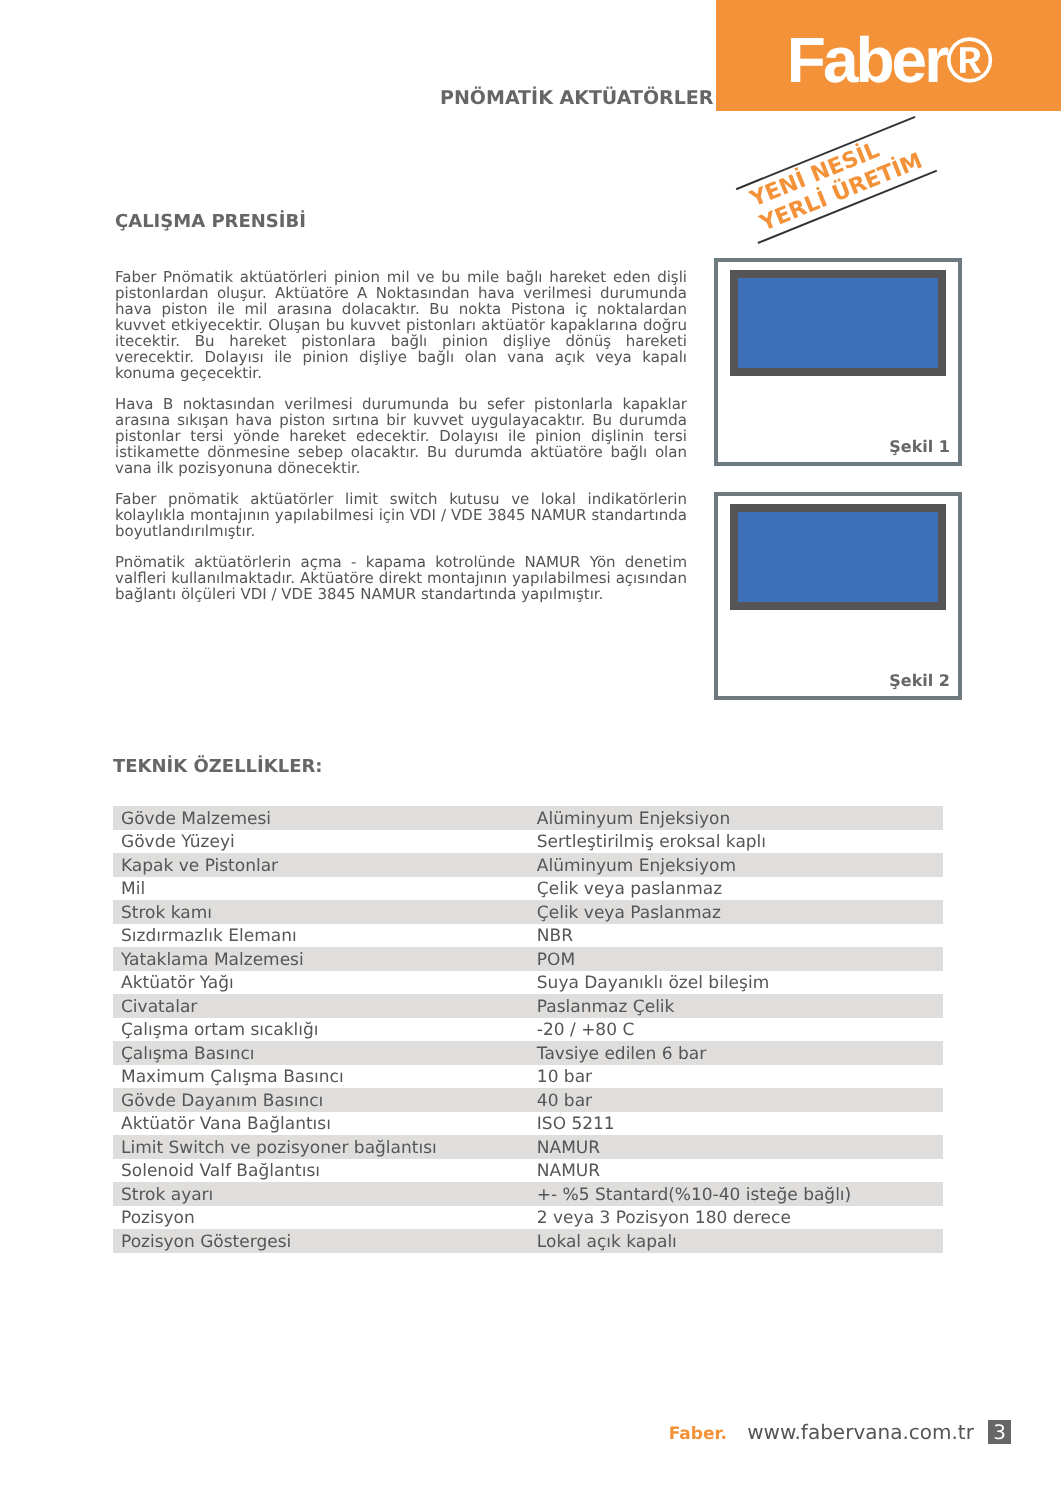Faber®
PNÖMATİK AKTÜATÖRLER
YENİ NESİL
YERLİ ÜRETİM
ÇALIŞMA PRENSİBİ
Faber Pnömatik aktüatörleri pinion mil ve bu mile bağlı hareket eden dişli pistonlardan oluşur. Aktüatöre A Noktasından hava verilmesi durumunda hava piston ile mil arasına dolacaktır. Bu nokta Pistona iç noktalardan kuvvet etkiyecektir. Oluşan bu kuvvet pistonları aktüatör kapaklarına doğru itecektir. Bu hareket pistonlara bağlı pinion dişliye dönüş hareketi verecektir. Dolayısı ile pinion dişliye bağlı olan vana açık veya kapalı konuma geçecektir.
Hava B noktasından verilmesi durumunda bu sefer pistonlarla kapaklar arasına sıkışan hava piston sırtına bir kuvvet uygulayacaktır. Bu durumda pistonlar tersi yönde hareket edecektir. Dolayısı ile pinion dişlinin tersi istikamette dönmesine sebep olacaktır. Bu durumda aktüatöre bağlı olan vana ilk pozisyonuna dönecektir.
Faber pnömatik aktüatörler limit switch kutusu ve lokal indikatörlerin kolaylıkla montajının yapılabilmesi için VDI / VDE 3845 NAMUR standartında boyutlandırılmıştır.
Pnömatik aktüatörlerin açma - kapama kotrolünde NAMUR Yön denetim valfleri kullanılmaktadır. Aktüatöre direkt montajının yapılabilmesi açısından bağlantı ölçüleri VDI / VDE 3845 NAMUR standartında yapılmıştır.
Şekil 1
Şekil 2
TEKNİK ÖZELLİKLER:
| Gövde Malzemesi | Alüminyum Enjeksiyon |
| Gövde Yüzeyi | Sertleştirilmiş eroksal kaplı |
| Kapak ve Pistonlar | Alüminyum Enjeksiyom |
| Mil | Çelik veya paslanmaz |
| Strok kamı | Çelik veya Paslanmaz |
| Sızdırmazlık Elemanı | NBR |
| Yataklama Malzemesi | POM |
| Aktüatör Yağı | Suya Dayanıklı özel bileşim |
| Civatalar | Paslanmaz Çelik |
| Çalışma ortam sıcaklığı | -20 / +80 C |
| Çalışma Basıncı | Tavsiye edilen 6 bar |
| Maximum Çalışma Basıncı | 10 bar |
| Gövde Dayanım Basıncı | 40 bar |
| Aktüatör Vana Bağlantısı | ISO 5211 |
| Limit Switch ve pozisyoner bağlantısı | NAMUR |
| Solenoid Valf Bağlantısı | NAMUR |
| Strok ayarı | +- %5 Stantard(%10-40 isteğe bağlı) |
| Pozisyon | 2 veya 3 Pozisyon 180 derece |
| Pozisyon Göstergesi | Lokal açık kapalı |
Faber. www.fabervana.com.tr 3